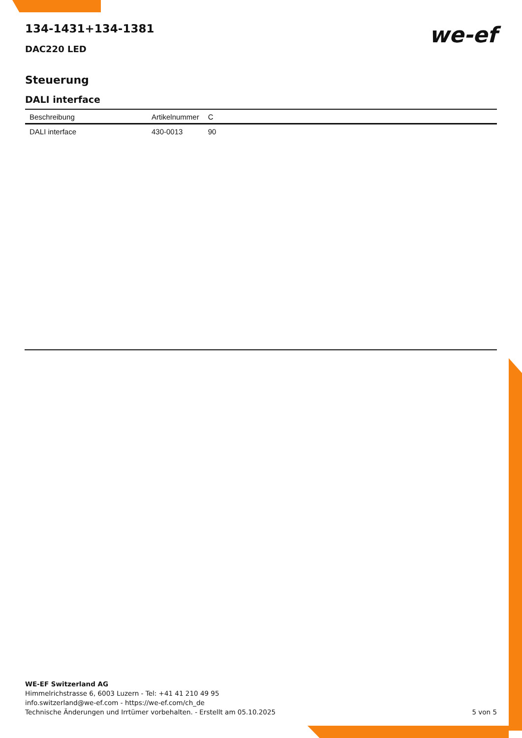134-1431+134-1381
we-ef
DAC220 LED
Steuerung
DALI interface
| Beschreibung | Artikelnummer | C |
| --- | --- | --- |
| DALI interface | 430-0013 | 90 |
WE-EF Switzerland AG
Himmelrichstrasse 6, 6003 Luzern - Tel: +41 41 210 49 95
info.switzerland@we-ef.com - https://we-ef.com/ch_de
Technische Änderungen und Irrtümer vorbehalten. - Erstellt am 05.10.2025
5 von 5